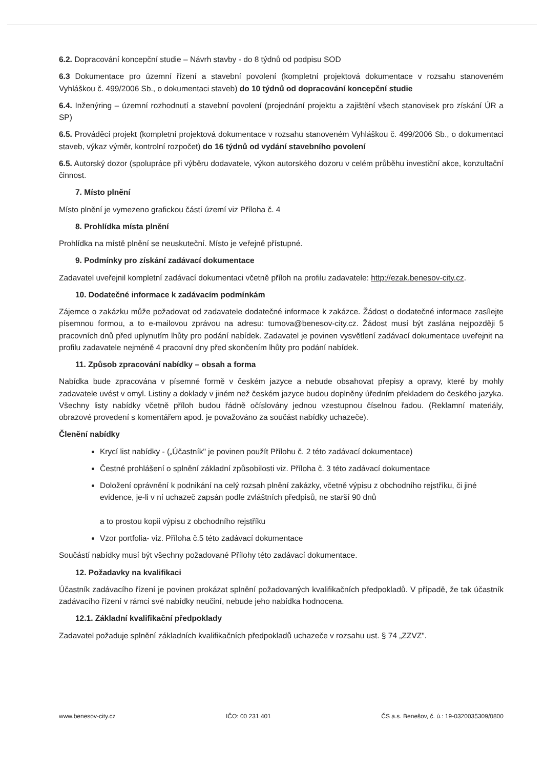6.2. Dopracování koncepční studie – Návrh stavby - do 8 týdnů od podpisu SOD
6.3 Dokumentace pro územní řízení a stavební povolení (kompletní projektová dokumentace v rozsahu stanoveném Vyhláškou č. 499/2006 Sb., o dokumentaci staveb) do 10 týdnů od dopracování koncepční studie
6.4. Inženýring – územní rozhodnutí a stavební povolení (projednání projektu a zajištění všech stanovisek pro získání ÚR a SP)
6.5. Prováděcí projekt (kompletní projektová dokumentace v rozsahu stanoveném Vyhláškou č. 499/2006 Sb., o dokumentaci staveb, výkaz výměr, kontrolní rozpočet) do 16 týdnů od vydání stavebního povolení
6.5. Autorský dozor (spolupráce při výběru dodavatele, výkon autorského dozoru v celém průběhu investiční akce, konzultační činnost.
7. Místo plnění
Místo plnění je vymezeno grafickou částí území viz Příloha č. 4
8. Prohlídka místa plnění
Prohlídka na místě plnění se neuskuteční. Místo je veřejně přístupné.
9. Podmínky pro získání zadávací dokumentace
Zadavatel uveřejnil kompletní zadávací dokumentaci včetně příloh na profilu zadavatele: http://ezak.benesov-city.cz.
10. Dodatečné informace k zadávacím podmínkám
Zájemce o zakázku může požadovat od zadavatele dodatečné informace k zakázce. Žádost o dodatečné informace zasílejte písemnou formou, a to e-mailovou zprávou na adresu: tumova@benesov-city.cz. Žádost musí být zaslána nejpozději 5 pracovních dnů před uplynutím lhůty pro podání nabídek. Zadavatel je povinen vysvětlení zadávací dokumentace uveřejnit na profilu zadavatele nejméně 4 pracovní dny před skončením lhůty pro podání nabídek.
11. Způsob zpracování nabídky – obsah a forma
Nabídka bude zpracována v písemné formě v českém jazyce a nebude obsahovat přepisy a opravy, které by mohly zadavatele uvést v omyl. Listiny a doklady v jiném než českém jazyce budou doplněny úředním překladem do českého jazyka. Všechny listy nabídky včetně příloh budou řádně očíslovány jednou vzestupnou číselnou řadou. (Reklamní materiály, obrazové provedení s komentářem apod. je považováno za součást nabídky uchazeče).
Členění nabídky
Krycí list nabídky - („Účastník" je povinen použít Přílohu č. 2 této zadávací dokumentace)
Čestné prohlášení o splnění základní způsobilosti viz. Příloha č. 3 této zadávací dokumentace
Doložení oprávnění k podnikání na celý rozsah plnění zakázky, včetně výpisu z obchodního rejstříku, či jiné evidence, je-li v ní uchazeč zapsán podle zvláštních předpisů, ne starší 90 dnů
a to prostou kopii výpisu z obchodního rejstříku
Vzor portfolia- viz. Příloha č.5 této zadávací dokumentace
Součástí nabídky musí být všechny požadované Přílohy této zadávací dokumentace.
12. Požadavky na kvalifikaci
Účastník zadávacího řízení je povinen prokázat splnění požadovaných kvalifikačních předpokladů. V případě, že tak účastník zadávacího řízení v rámci své nabídky neučiní, nebude jeho nabídka hodnocena.
12.1. Základní kvalifikační předpoklady
Zadavatel požaduje splnění základních kvalifikačních předpokladů uchazeče v rozsahu ust. § 74 „ZZVZ".
www.benesov-city.cz IČO: 00 231 401 ČS a.s. Benešov, č. ú.: 19-0320035309/0800